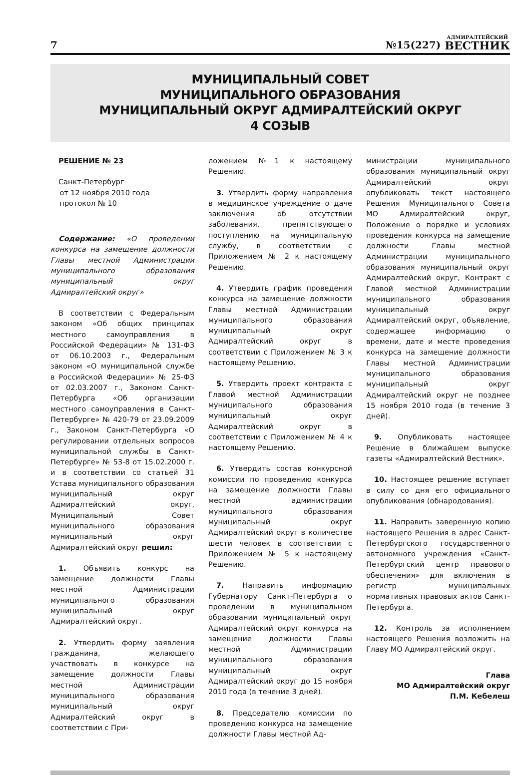7 №15(227) АДМИРАЛТЕЙСКИЙ
ВЕСТНИК
МУНИЦИПАЛЬНЫЙ СОВЕТ
МУНИЦИПАЛЬНОГО ОБРАЗОВАНИЯ
МУНИЦИПАЛЬНЫЙ ОКРУГ АДМИРАЛТЕЙСКИЙ ОКРУГ
4 СОЗЫВ
РЕШЕНИЕ № 23
Санкт-Петербург
от 12 ноября 2010 года
протокол № 10
Содержание: «О проведении конкурса на замещение должности Главы местной Администрации муниципального образования муниципальный округ Адмиралтейский округ»
В соответствии с Федеральным законом «Об общих принципах местного самоуправления в Российской Федерации» № 131-ФЗ от 06.10.2003 г., Федеральным законом «О муниципальной службе в Российской Федерации» № 25-ФЗ от 02.03.2007 г., Законом Санкт-Петербурга «Об организации местного самоуправления в Санкт-Петербурге» № 420-79 от 23.09.2009 г., Законом Санкт-Петербурга «О регулировании отдельных вопросов муниципальной службы в Санкт-Петербурге» № 53-8 от 15.02.2000 г. и в соответствии со статьей 31 Устава муниципального образования муниципальный округ Адмиралтейский округ, Муниципальный Совет муниципального образования муниципальный округ Адмиралтейский округ решил:
1. Объявить конкурс на замещение должности Главы местной Администрации муниципального образования муниципальный округ Адмиралтейский округ.
2. Утвердить форму заявления гражданина, желающего участвовать в конкурсе на замещение должности Главы местной Администрации муниципального образования муниципальный округ Адмиралтейский округ в соответствии с При-
ложением №1 к настоящему Решению.
3. Утвердить форму направления в медицинское учреждение о даче заключения об отсутствии заболевания, препятствующего поступлению на муниципальную службу, в соответствии с Приложением № 2 к настоящему Решению.
4. Утвердить график проведения конкурса на замещение должности Главы местной Администрации муниципального образования муниципальный округ Адмиралтейский округ в соответствии с Приложением № 3 к настоящему Решению.
5. Утвердить проект контракта с Главой местной Администрации муниципального образования муниципальный округ Адмиралтейский округ в соответствии с Приложением № 4 к настоящему Решению.
6. Утвердить состав конкурсной комиссии по проведению конкурса на замещение должности Главы местной администрации муниципального образования муниципальный округ Адмиралтейский округ в количестве шести человек в соответствии с Приложением № 5 к настоящему Решению.
7. Направить информацию Губернатору Санкт-Петербурга о проведении в муниципальном образовании муниципальный округ Адмиралтейский округ конкурса на замещение должности Главы местной Администрации муниципального образования муниципальный округ Адмиралтейский округ до 15 ноября 2010 года (в течение 3 дней).
8. Председателю комиссии по проведению конкурса на замещение должности Главы местной Ад-
министрации муниципального образования муниципальный округ Адмиралтейский округ опубликовать текст настоящего Решения Муниципального Совета МО Адмиралтейский округ, Положение о порядке и условиях проведения конкурса на замещение должности Главы местной Администрации муниципального образования муниципальный округ Адмиралтейский округ, Контракт с Главой местной Администрации муниципального образования муниципальный округ Адмиралтейский округ, объявление, содержащее информацию о времени, дате и месте проведения конкурса на замещение должности Главы местной Администрации муниципального образования муниципальный округ Адмиралтейский округ не позднее 15 ноября 2010 года (в течение 3 дней).
9. Опубликовать настоящее Решение в ближайшем выпуске газеты «Адмиралтейский Вестник».
10. Настоящее решение вступает в силу со дня его официального опубликования (обнародования).
11. Направить заверенную копию настоящего Решения в адрес Санкт-Петербургского государственного автономного учреждения «Санкт-Петербургский центр правового обеспечения» для включения в регистр муниципальных нормативных правовых актов Санкт-Петербурга.
12. Контроль за исполнением настоящего Решения возложить на Главу МО Адмиралтейский округ.
Глава
МО Адмиралтейский округ
П.М. Кебелеш